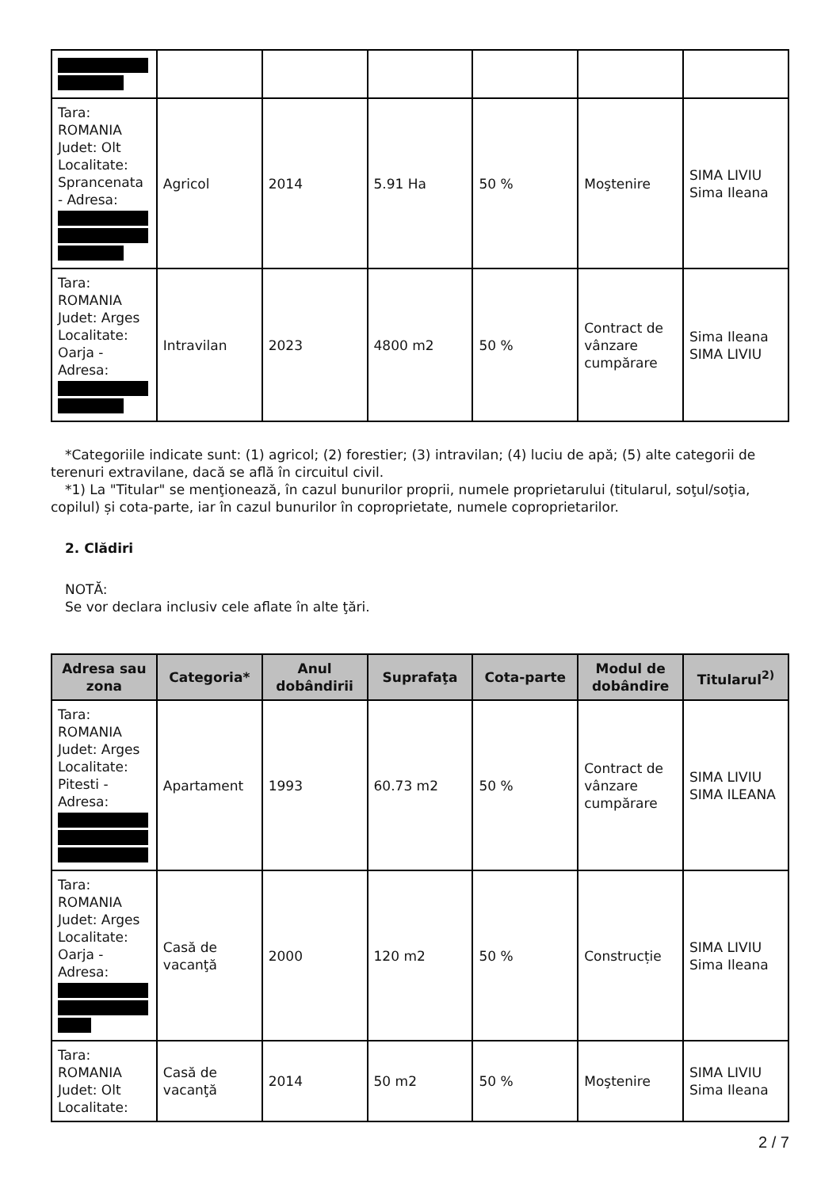| Tara: ROMANIA Judet: Olt Localitate: Sprancenata - Adresa: | Agricol | 2014 | 5.91 Ha | 50 % | Moştenire | SIMA LIVIU Sima Ileana |
| Tara: ROMANIA Judet: Arges Localitate: Oarja - Adresa: | Intravilan | 2023 | 4800 m2 | 50 % | Contract de vânzare cumpărare | Sima Ileana SIMA LIVIU |
*Categoriile indicate sunt: (1) agricol; (2) forestier; (3) intravilan; (4) luciu de apă; (5) alte categorii de terenuri extravilane, dacă se află în circuitul civil.
*1) La "Titular" se menţionează, în cazul bunurilor proprii, numele proprietarului (titularul, soţul/soţia, copilul) și cota-parte, iar în cazul bunurilor în coproprietate, numele coproprietarilor.
2. Clădiri
NOTĂ:
Se vor declara inclusiv cele aflate în alte ţări.
| Adresa sau zona | Categoria* | Anul dobândirii | Suprafaţa | Cota-parte | Modul de dobândire | Titularul<sup>2)</sup> |
| --- | --- | --- | --- | --- | --- | --- |
| Tara: ROMANIA Judet: Arges Localitate: Pitesti - Adresa: | Apartament | 1993 | 60.73 m2 | 50 % | Contract de vânzare cumpărare | SIMA LIVIU SIMA ILEANA |
| Tara: ROMANIA Judet: Arges Localitate: Oarja - Adresa: | Casă de vacanţă | 2000 | 120 m2 | 50 % | Construcție | SIMA LIVIU Sima Ileana |
| Tara: ROMANIA Judet: Olt Localitate: | Casă de vacanţă | 2014 | 50 m2 | 50 % | Moştenire | SIMA LIVIU Sima Ileana |
2 / 7